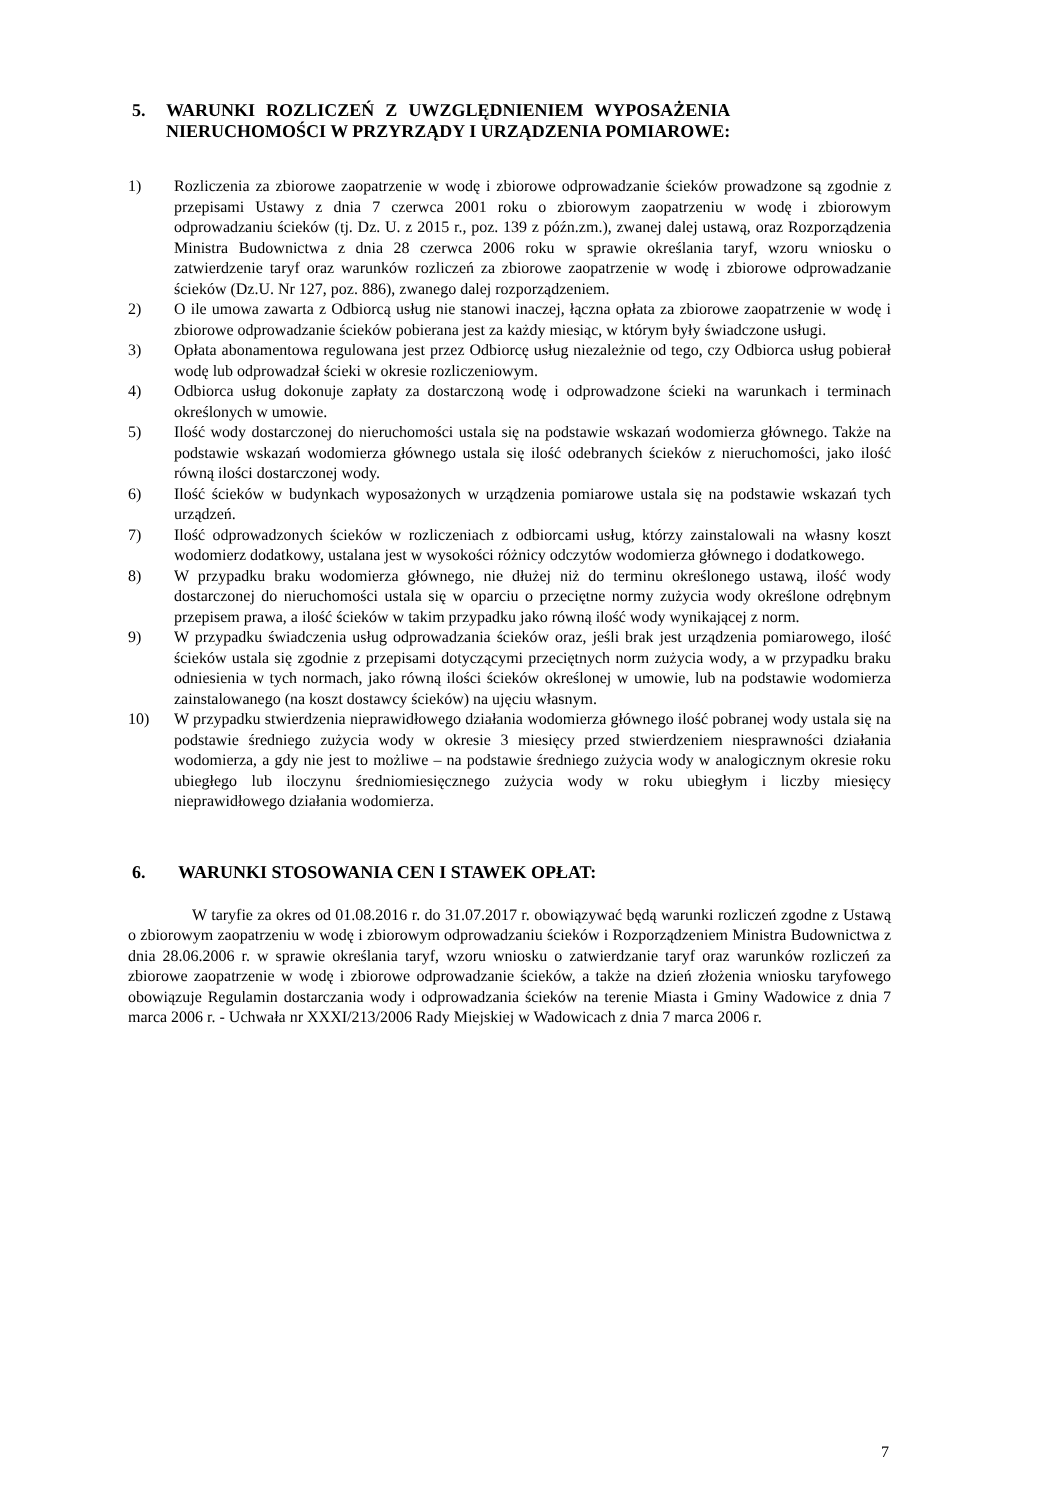5. WARUNKI ROZLICZEŃ Z UWZGLĘDNIENIEM WYPOSAŻENIA
NIERUCHOMOŚCI W PRZYRZĄDY I URZĄDZENIA POMIAROWE:
1) Rozliczenia za zbiorowe zaopatrzenie w wodę i zbiorowe odprowadzanie ścieków prowadzone są zgodnie z przepisami Ustawy z dnia 7 czerwca 2001 roku o zbiorowym zaopatrzeniu w wodę i zbiorowym odprowadzaniu ścieków (tj. Dz. U. z 2015 r., poz. 139 z późn.zm.), zwanej dalej ustawą, oraz Rozporządzenia Ministra Budownictwa z dnia 28 czerwca 2006 roku w sprawie określania taryf, wzoru wniosku o zatwierdzenie taryf oraz warunków rozliczeń za zbiorowe zaopatrzenie w wodę i zbiorowe odprowadzanie ścieków (Dz.U. Nr 127, poz. 886), zwanego dalej rozporządzeniem.
2) O ile umowa zawarta z Odbiorcą usług nie stanowi inaczej, łączna opłata za zbiorowe zaopatrzenie w wodę i zbiorowe odprowadzanie ścieków pobierana jest za każdy miesiąc, w którym były świadczone usługi.
3) Opłata abonamentowa regulowana jest przez Odbiorcę usług niezależnie od tego, czy Odbiorca usług pobierał wodę lub odprowadzał ścieki w okresie rozliczeniowym.
4) Odbiorca usług dokonuje zapłaty za dostarczoną wodę i odprowadzone ścieki na warunkach i terminach określonych w umowie.
5) Ilość wody dostarczonej do nieruchomości ustala się na podstawie wskazań wodomierza głównego. Także na podstawie wskazań wodomierza głównego ustala się ilość odebranych ścieków z nieruchomości, jako ilość równą ilości dostarczonej wody.
6) Ilość ścieków w budynkach wyposażonych w urządzenia pomiarowe ustala się na podstawie wskazań tych urządzeń.
7) Ilość odprowadzonych ścieków w rozliczeniach z odbiorcami usług, którzy zainstalowali na własny koszt wodomierz dodatkowy, ustalana jest w wysokości różnicy odczytów wodomierza głównego i dodatkowego.
8) W przypadku braku wodomierza głównego, nie dłużej niż do terminu określonego ustawą, ilość wody dostarczonej do nieruchomości ustala się w oparciu o przeciętne normy zużycia wody określone odrębnym przepisem prawa, a ilość ścieków w takim przypadku jako równą ilość wody wynikającej z norm.
9) W przypadku świadczenia usług odprowadzania ścieków oraz, jeśli brak jest urządzenia pomiarowego, ilość ścieków ustala się zgodnie z przepisami dotyczącymi przeciętnych norm zużycia wody, a w przypadku braku odniesienia w tych normach, jako równą ilości ścieków określonej w umowie, lub na podstawie wodomierza zainstalowanego (na koszt dostawcy ścieków) na ujęciu własnym.
10) W przypadku stwierdzenia nieprawidłowego działania wodomierza głównego ilość pobranej wody ustala się na podstawie średniego zużycia wody w okresie 3 miesięcy przed stwierdzeniem niesprawności działania wodomierza, a gdy nie jest to możliwe – na podstawie średniego zużycia wody w analogicznym okresie roku ubiegłego lub iloczynu średniomiesięcznego zużycia wody w roku ubiegłym i liczby miesięcy nieprawidłowego działania wodomierza.
6. WARUNKI STOSOWANIA CEN I STAWEK OPŁAT:
W taryfie za okres od 01.08.2016 r. do 31.07.2017 r. obowiązywać będą warunki rozliczeń zgodne z Ustawą o zbiorowym zaopatrzeniu w wodę i zbiorowym odprowadzaniu ścieków i Rozporządzeniem Ministra Budownictwa z dnia 28.06.2006 r. w sprawie określania taryf, wzoru wniosku o zatwierdzanie taryf oraz warunków rozliczeń za zbiorowe zaopatrzenie w wodę i zbiorowe odprowadzanie ścieków, a także na dzień złożenia wniosku taryfowego obowiązuje Regulamin dostarczania wody i odprowadzania ścieków na terenie Miasta i Gminy Wadowice z dnia 7 marca 2006 r. - Uchwała nr XXXI/213/2006 Rady Miejskiej w Wadowicach z dnia 7 marca 2006 r.
7